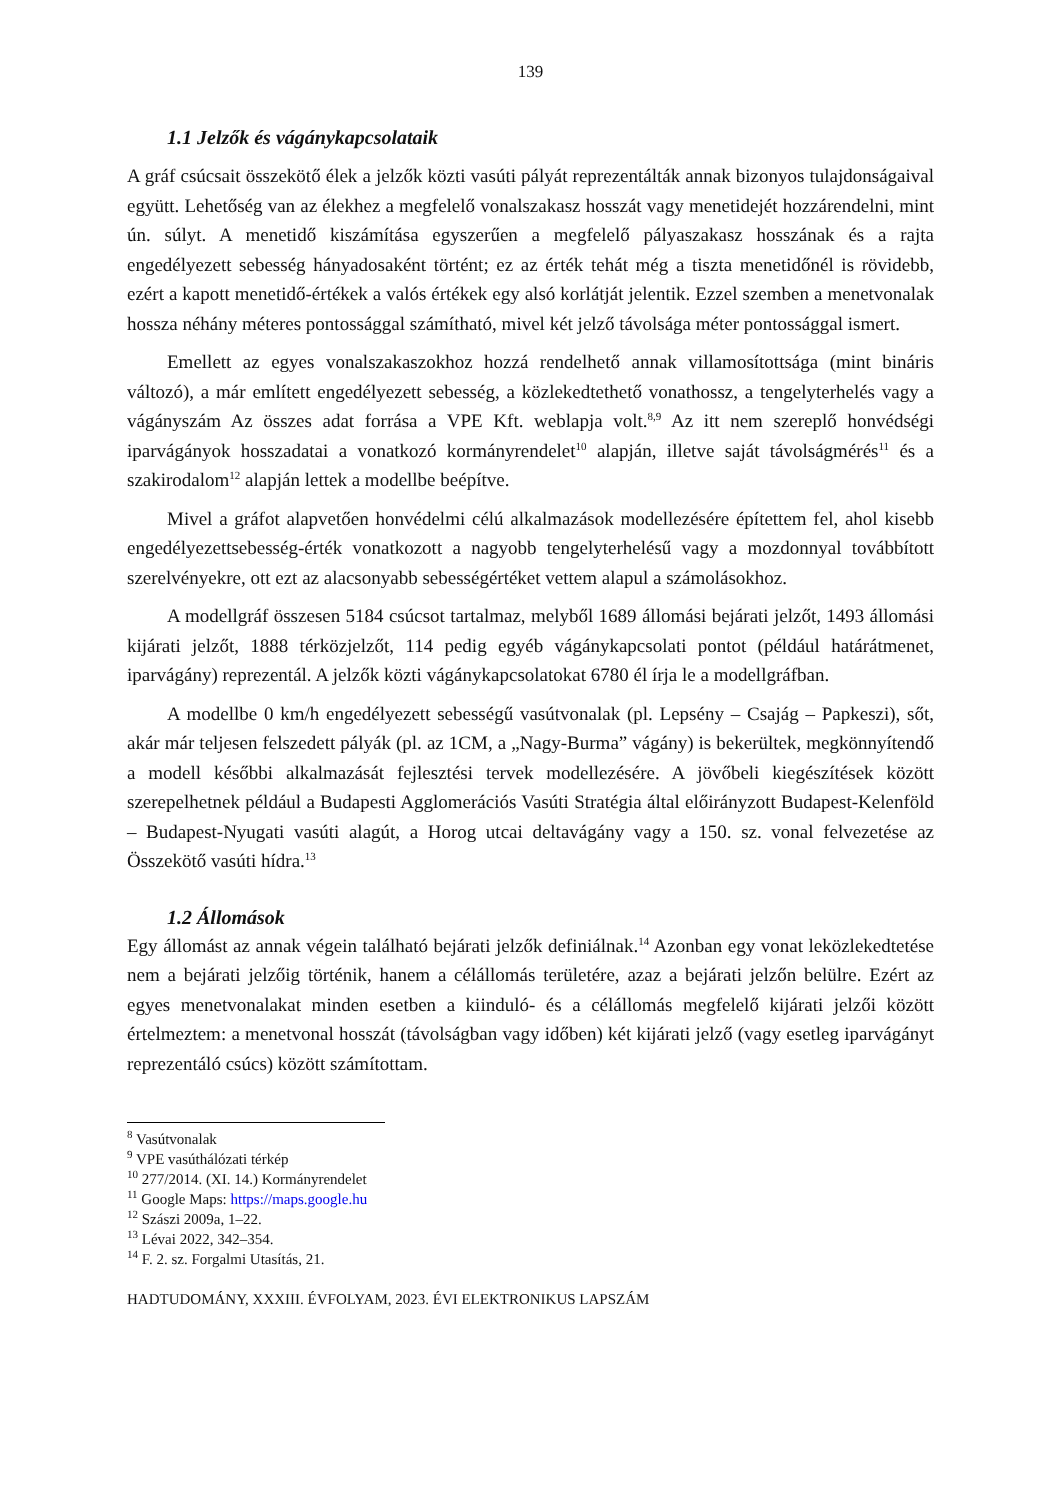139
1.1 Jelzők és vágánykapcsolataik
A gráf csúcsait összekötő élek a jelzők közti vasúti pályát reprezentálták annak bizonyos tulajdonságaival együtt. Lehetőség van az élekhez a megfelelő vonalszakasz hosszát vagy menetidejét hozzárendelni, mint ún. súlyt. A menetidő kiszámítása egyszerűen a megfelelő pályaszakasz hosszának és a rajta engedélyezett sebesség hányadosaként történt; ez az érték tehát még a tiszta menetidőnél is rövidebb, ezért a kapott menetidő-értékek a valós értékek egy alsó korlátját jelentik. Ezzel szemben a menetvonalak hossza néhány méteres pontossággal számítható, mivel két jelző távolsága méter pontossággal ismert.
Emellett az egyes vonalszakaszokhoz hozzá rendelhető annak villamosítottsága (mint bináris változó), a már említett engedélyezett sebesség, a közlekedtethető vonathossz, a tengelyterhelés vagy a vágányszám Az összes adat forrása a VPE Kft. weblapja volt.<sup>8,9</sup> Az itt nem szereplő honvédségi iparvágányok hosszadatai a vonatkozó kormányrendelet<sup>10</sup> alapján, illetve saját távolságmérés<sup>11</sup> és a szakirodalom<sup>12</sup> alapján lettek a modellbe beépítve.
Mivel a gráfot alapvetően honvédelmi célú alkalmazások modellezésére építettem fel, ahol kisebb engedélyezettsebesség-érték vonatkozott a nagyobb tengelyterhelésű vagy a mozdonnyal továbbított szerelvényekre, ott ezt az alacsonyabb sebességértéket vettem alapul a számolásokhoz.
A modellgráf összesen 5184 csúcsot tartalmaz, melyből 1689 állomási bejárati jelzőt, 1493 állomási kijárati jelzőt, 1888 térközjelzőt, 114 pedig egyéb vágánykapcsolati pontot (például határátmenet, iparvágány) reprezentál. A jelzők közti vágánykapcsolatokat 6780 él írja le a modellgráfban.
A modellbe 0 km/h engedélyezett sebességű vasútvonalak (pl. Lepsény – Csajág – Papkeszi), sőt, akár már teljesen felszedett pályák (pl. az 1CM, a „Nagy-Burma” vágány) is bekerültek, megkönnyítendő a modell későbbi alkalmazását fejlesztési tervek modellezésére. A jövőbeli kiegészítések között szerepelhetnek például a Budapesti Agglomerációs Vasúti Stratégia által előirányzott Budapest-Kelenföld – Budapest-Nyugati vasúti alagút, a Horog utcai deltavágány vagy a 150. sz. vonal felvezetése az Összekötő vasúti hídra.<sup>13</sup>
1.2 Állomások
Egy állomást az annak végein található bejárati jelzők definiálnak.<sup>14</sup> Azonban egy vonat leközlekedtetése nem a bejárati jelzőig történik, hanem a célállomás területére, azaz a bejárati jelzőn belülre. Ezért az egyes menetvonalakat minden esetben a kiinduló- és a célállomás megfelelő kijárati jelzői között értelmeztem: a menetvonal hosszát (távolságban vagy időben) két kijárati jelző (vagy esetleg iparvágányt reprezentáló csúcs) között számítottam.
<sup>8</sup> Vasútvonalak
<sup>9</sup> VPE vasúthálózati térkép
<sup>10</sup> 277/2014. (XI. 14.) Kormányrendelet
<sup>11</sup> Google Maps: https://maps.google.hu
<sup>12</sup> Szászi 2009a, 1–22.
<sup>13</sup> Lévai 2022, 342–354.
<sup>14</sup> F. 2. sz. Forgalmi Utasítás, 21.
HADTUDOMÁNY, XXXIII. ÉVFOLYAM, 2023. ÉVI ELEKTRONIKUS LAPSZÁM